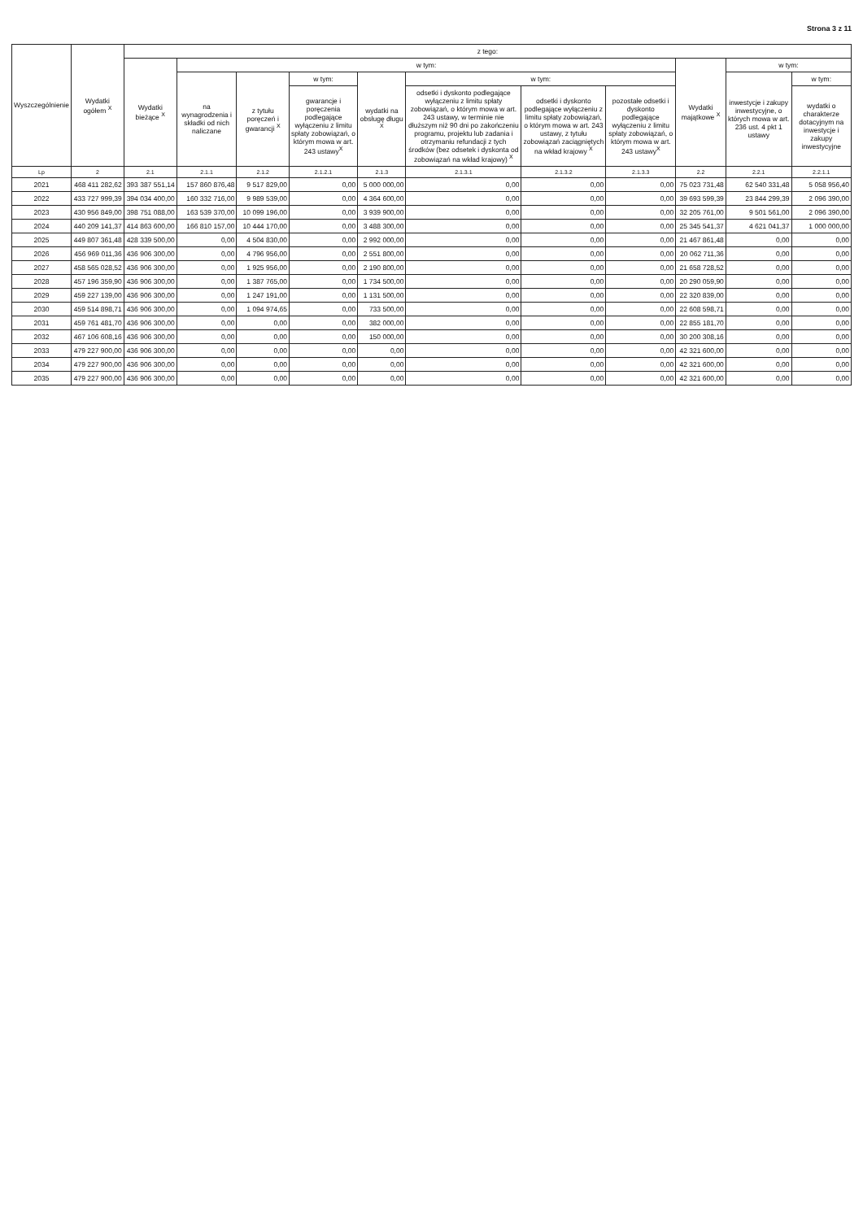Strona 3 z 11
| Wyszczególnienie | Wydatki ogółem <sup>X</sup> | z tego: | | | | | | | | | | |
| --- | --- | --- | --- | --- | --- | --- | --- | --- | --- | --- | --- | --- |
| | | Wydatki bieżące <sup>X</sup> | w tym: | | | | | | | Wydatki majątkowe <sup>X</sup> | w tym: | |
| | | | na wynagrodzenia i składki od nich naliczane | z tytułu poręczeń i gwarancji <sup>X</sup> | w tym: | wydatki na obsługę długu <sup>X</sup> | w tym: | | | | inwestycje i zakupy inwestycyjne, o których mowa w art. 236 ust. 4 pkt 1 ustawy | w tym: |
| | | | | | gwarancje i poręczenia podlegające wyłączeniu z limitu spłaty zobowiązań, o którym mowa w art. 243 ustawy<sup>X</sup> | | odsetki i dyskonto podlegające wyłączeniu z limitu spłaty zobowiązań, o którym mowa w art. 243 ustawy, w terminie nie dłuższym niż 90 dni po zakończeniu programu, projektu lub zadania i otrzymaniu refundacji z tych środków (bez odsetek i dyskonta od zobowiązań na wkład krajowy) <sup>X</sup> | odsetki i dyskonto podlegające wyłączeniu z limitu spłaty zobowiązań, o którym mowa w art. 243 ustawy, z tytułu zobowiązań zaciągniętych na wkład krajowy <sup>X</sup> | pozostałe odsetki i dyskonto podlegające wyłączeniu z limitu spłaty zobowiązań, o którym mowa w art. 243 ustawy<sup>X</sup> | | | wydatki o charakterze dotacyjnym na inwestycje i zakupy inwestycyjne |
| Lp | 2 | 2.1 | 2.1.1 | 2.1.2 | 2.1.2.1 | 2.1.3 | 2.1.3.1 | 2.1.3.2 | 2.1.3.3 | 2.2 | 2.2.1 | 2.2.1.1 |
| 2021 | 468 411 282,62 | 393 387 551,14 | 157 860 876,48 | 9 517 829,00 | 0,00 | 5 000 000,00 | 0,00 | 0,00 | 0,00 | 75 023 731,48 | 62 540 331,48 | 5 058 956,40 |
| 2022 | 433 727 999,39 | 394 034 400,00 | 160 332 716,00 | 9 989 539,00 | 0,00 | 4 364 600,00 | 0,00 | 0,00 | 0,00 | 39 693 599,39 | 23 844 299,39 | 2 096 390,00 |
| 2023 | 430 956 849,00 | 398 751 088,00 | 163 539 370,00 | 10 099 196,00 | 0,00 | 3 939 900,00 | 0,00 | 0,00 | 0,00 | 32 205 761,00 | 9 501 561,00 | 2 096 390,00 |
| 2024 | 440 209 141,37 | 414 863 600,00 | 166 810 157,00 | 10 444 170,00 | 0,00 | 3 488 300,00 | 0,00 | 0,00 | 0,00 | 25 345 541,37 | 4 621 041,37 | 1 000 000,00 |
| 2025 | 449 807 361,48 | 428 339 500,00 | 0,00 | 4 504 830,00 | 0,00 | 2 992 000,00 | 0,00 | 0,00 | 0,00 | 21 467 861,48 | 0,00 | 0,00 |
| 2026 | 456 969 011,36 | 436 906 300,00 | 0,00 | 4 796 956,00 | 0,00 | 2 551 800,00 | 0,00 | 0,00 | 0,00 | 20 062 711,36 | 0,00 | 0,00 |
| 2027 | 458 565 028,52 | 436 906 300,00 | 0,00 | 1 925 956,00 | 0,00 | 2 190 800,00 | 0,00 | 0,00 | 0,00 | 21 658 728,52 | 0,00 | 0,00 |
| 2028 | 457 196 359,90 | 436 906 300,00 | 0,00 | 1 387 765,00 | 0,00 | 1 734 500,00 | 0,00 | 0,00 | 0,00 | 20 290 059,90 | 0,00 | 0,00 |
| 2029 | 459 227 139,00 | 436 906 300,00 | 0,00 | 1 247 191,00 | 0,00 | 1 131 500,00 | 0,00 | 0,00 | 0,00 | 22 320 839,00 | 0,00 | 0,00 |
| 2030 | 459 514 898,71 | 436 906 300,00 | 0,00 | 1 094 974,65 | 0,00 | 733 500,00 | 0,00 | 0,00 | 0,00 | 22 608 598,71 | 0,00 | 0,00 |
| 2031 | 459 761 481,70 | 436 906 300,00 | 0,00 | 0,00 | 0,00 | 382 000,00 | 0,00 | 0,00 | 0,00 | 22 855 181,70 | 0,00 | 0,00 |
| 2032 | 467 106 608,16 | 436 906 300,00 | 0,00 | 0,00 | 0,00 | 150 000,00 | 0,00 | 0,00 | 0,00 | 30 200 308,16 | 0,00 | 0,00 |
| 2033 | 479 227 900,00 | 436 906 300,00 | 0,00 | 0,00 | 0,00 | 0,00 | 0,00 | 0,00 | 0,00 | 42 321 600,00 | 0,00 | 0,00 |
| 2034 | 479 227 900,00 | 436 906 300,00 | 0,00 | 0,00 | 0,00 | 0,00 | 0,00 | 0,00 | 0,00 | 42 321 600,00 | 0,00 | 0,00 |
| 2035 | 479 227 900,00 | 436 906 300,00 | 0,00 | 0,00 | 0,00 | 0,00 | 0,00 | 0,00 | 0,00 | 42 321 600,00 | 0,00 | 0,00 |